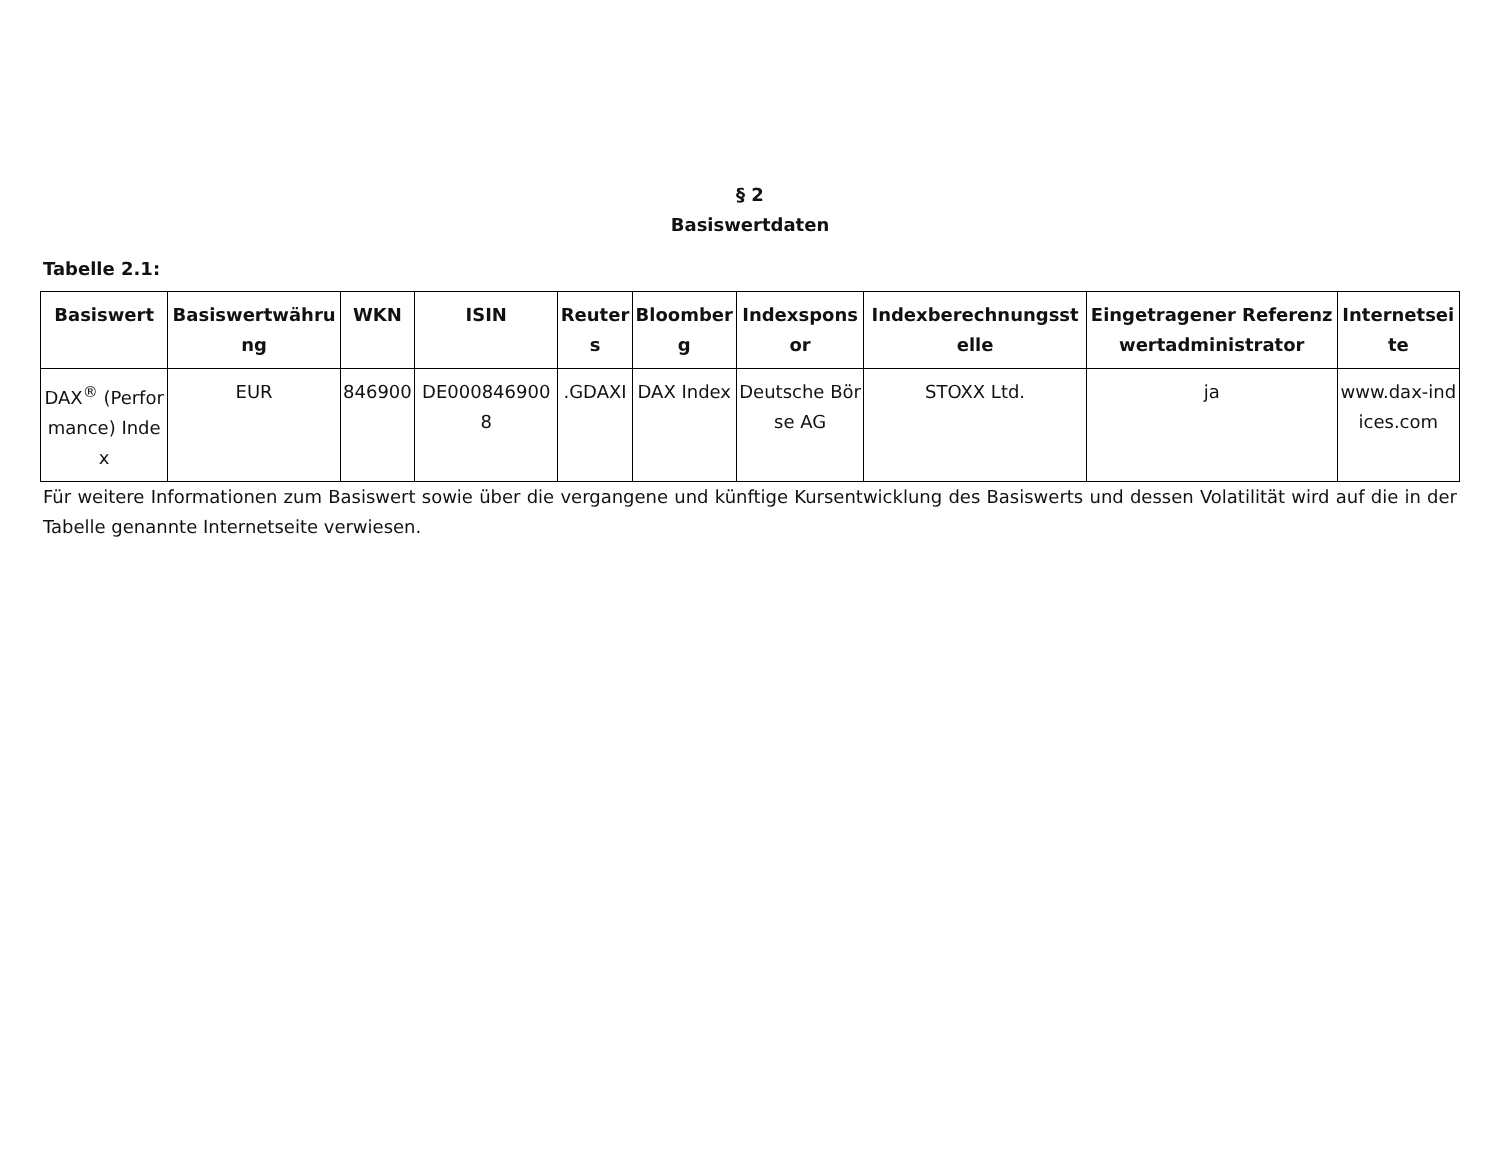§ 2
Basiswertdaten
Tabelle 2.1:
| Basiswert | Basiswertwährung | WKN | ISIN | Reuters | Bloomberg | Indexsponsor | Indexberechnungsstelle | Eingetragener Referenzwertadministrator | Internetseite |
| --- | --- | --- | --- | --- | --- | --- | --- | --- | --- |
| DAX<sup>®</sup> (Performance) Index | EUR | 846900 | DE0008469008 | .GDAXI | DAX Index | Deutsche Börse AG | STOXX Ltd. | ja | www.dax-indices.com |
Für weitere Informationen zum Basiswert sowie über die vergangene und künftige Kursentwicklung des Basiswerts und dessen Volatilität wird auf die in der Tabelle genannte Internetseite verwiesen.